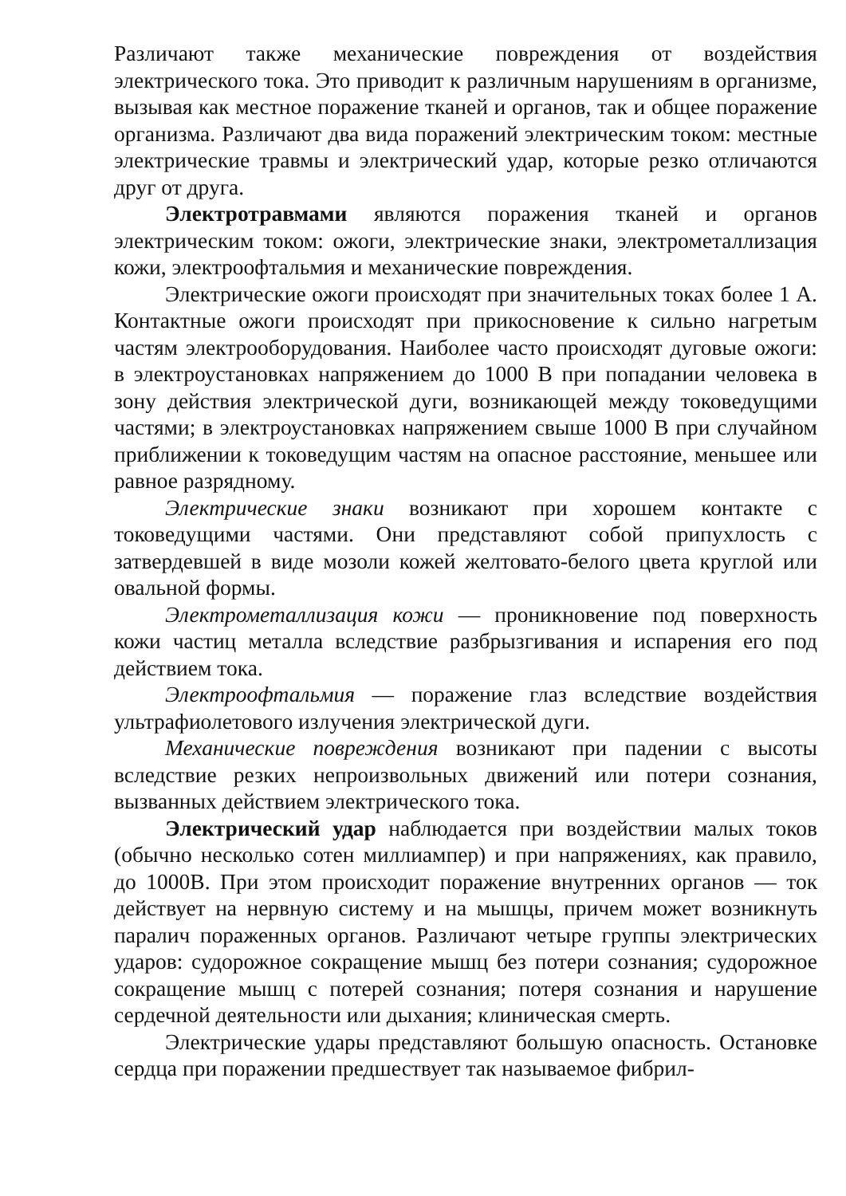Различают также механические повреждения от воздействия электрического тока. Это приводит к различным нарушениям в организме, вызывая как местное поражение тканей и органов, так и общее поражение организма. Различают два вида поражений электрическим током: местные электрические травмы и электрический удар, которые резко отличаются друг от друга.
Электротравмами являются поражения тканей и органов электрическим током: ожоги, электрические знаки, электрометаллизация кожи, электроофтальмия и механические повреждения.
Электрические ожоги происходят при значительных токах более 1 А. Контактные ожоги происходят при прикосновение к сильно нагретым частям электрооборудования. Наиболее часто происходят дуговые ожоги: в электроустановках напряжением до 1000 В при попадании человека в зону действия электрической дуги, возникающей между токоведущими частями; в электроустановках напряжением свыше 1000 В при случайном приближении к токоведущим частям на опасное расстояние, меньшее или равное разрядному.
Электрические знаки возникают при хорошем контакте с токоведущими частями. Они представляют собой припухлость с затвердевшей в виде мозоли кожей желтовато-белого цвета круглой или овальной формы.
Электрометаллизация кожи — проникновение под поверхность кожи частиц металла вследствие разбрызгивания и испарения его под действием тока.
Электроофтальмия — поражение глаз вследствие воздействия ультрафиолетового излучения электрической дуги.
Механические повреждения возникают при падении с высоты вследствие резких непроизвольных движений или потери сознания, вызванных действием электрического тока.
Электрический удар наблюдается при воздействии малых токов (обычно несколько сотен миллиампер) и при напряжениях, как правило, до 1000В. При этом происходит поражение внутренних органов — ток действует на нервную систему и на мышцы, причем может возникнуть паралич пораженных органов. Различают четыре группы электрических ударов: судорожное сокращение мышц без потери сознания; судорожное сокращение мышц с потерей сознания; потеря сознания и нарушение сердечной деятельности или дыхания; клиническая смерть.
Электрические удары представляют большую опасность. Остановке сердца при поражении предшествует так называемое фибрил-